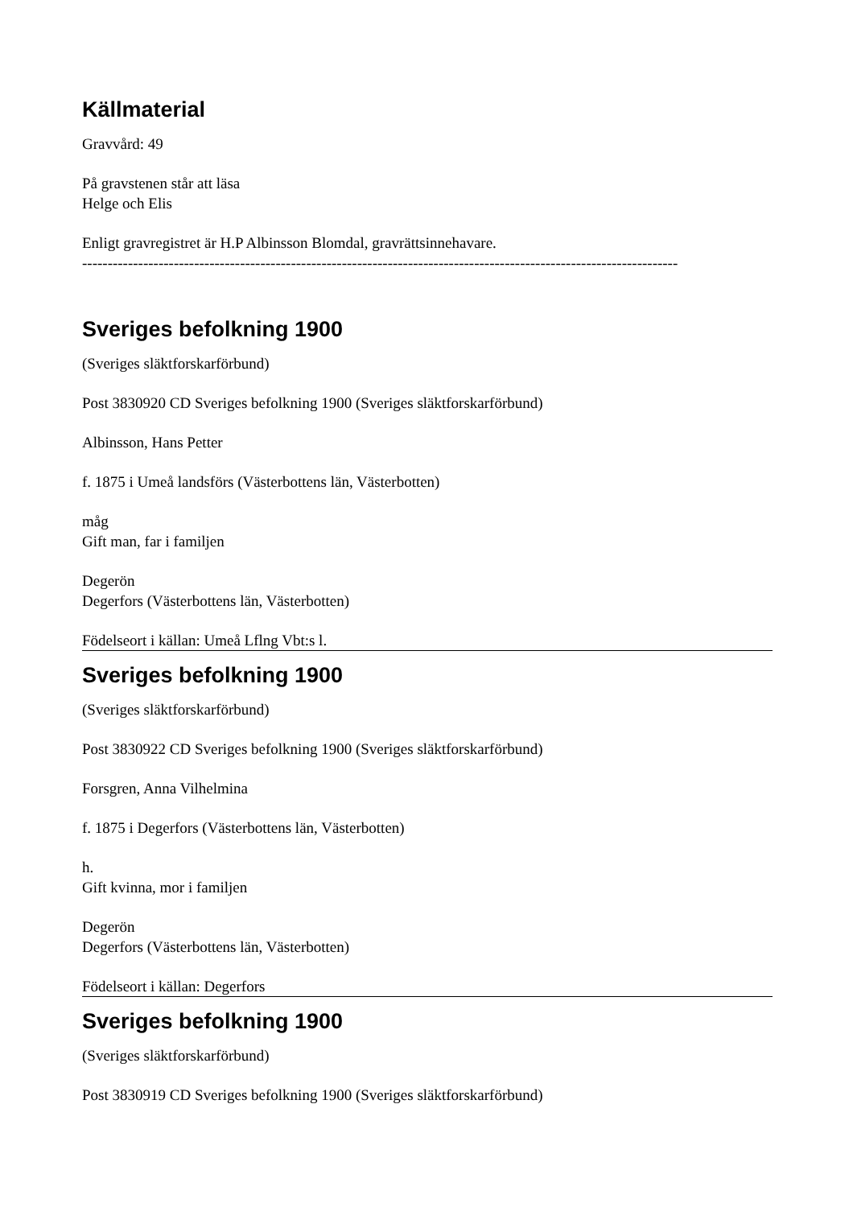Källmaterial
Gravvård: 49
På gravstenen står att läsa
Helge och Elis
Enligt gravregistret är H.P Albinsson Blomdal, gravrättsinnehavare.
---------------------------------------------------------------------------------------------------------------------
Sveriges befolkning 1900
(Sveriges släktforskarförbund)
Post 3830920 CD Sveriges befolkning 1900 (Sveriges släktforskarförbund)
Albinsson, Hans Petter
f. 1875 i Umeå landsförs (Västerbottens län, Västerbotten)
måg
Gift man, far i familjen
Degerön
Degerfors (Västerbottens län, Västerbotten)
Födelseort i källan: Umeå Lflng Vbt:s l.
Sveriges befolkning 1900
(Sveriges släktforskarförbund)
Post 3830922 CD Sveriges befolkning 1900 (Sveriges släktforskarförbund)
Forsgren, Anna Vilhelmina
f. 1875 i Degerfors (Västerbottens län, Västerbotten)
h.
Gift kvinna, mor i familjen
Degerön
Degerfors (Västerbottens län, Västerbotten)
Födelseort i källan: Degerfors
Sveriges befolkning 1900
(Sveriges släktforskarförbund)
Post 3830919 CD Sveriges befolkning 1900 (Sveriges släktforskarförbund)